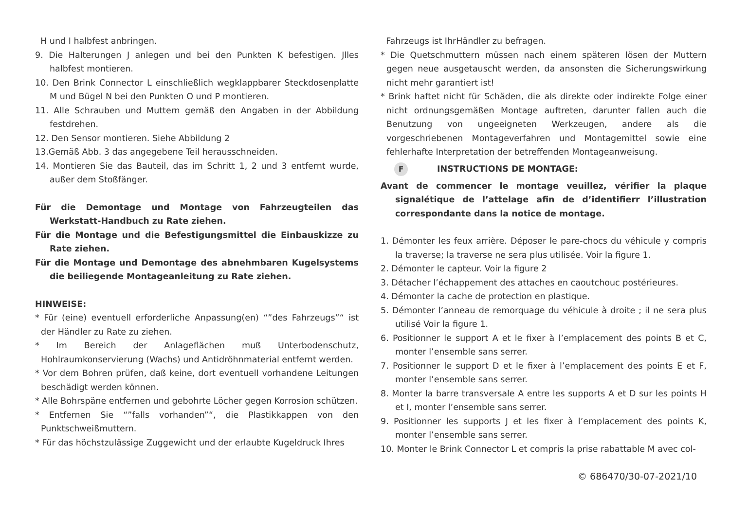H und I halbfest anbringen.
9. Die Halterungen J anlegen und bei den Punkten K befestigen. Jlles halbfest montieren.
10. Den Brink Connector L einschließlich wegklappbarer Steckdosenplatte M und Bügel N bei den Punkten O und P montieren.
11. Alle Schrauben und Muttern gemäß den Angaben in der Abbildung festdrehen.
12. Den Sensor montieren. Siehe Abbildung 2
13.Gemäß Abb. 3 das angegebene Teil herausschneiden.
14. Montieren Sie das Bauteil, das im Schritt 1, 2 und 3 entfernt wurde, außer dem Stoßfänger.
Für die Demontage und Montage von Fahrzeugteilen das Werkstatt-Handbuch zu Rate ziehen.
Für die Montage und die Befestigungsmittel die Einbauskizze zu Rate ziehen.
Für die Montage und Demontage des abnehmbaren Kugelsystems die beiliegende Montageanleitung zu Rate ziehen.
HINWEISE:
* Für (eine) eventuell erforderliche Anpassung(en) “”des Fahrzeugs”“ ist der Händler zu Rate zu ziehen.
* Im Bereich der Anlageflächen muß Unterbodenschutz, Hohlraumkonservierung (Wachs) und Antidröhnmaterial entfernt werden.
* Vor dem Bohren prüfen, daß keine, dort eventuell vorhandene Leitungen beschädigt werden können.
* Alle Bohrspäne entfernen und gebohrte Löcher gegen Korrosion schützen.
* Entfernen Sie “”falls vorhanden”“, die Plastikkappen von den Punktschweißmuttern.
* Für das höchstzulässige Zuggewicht und der erlaubte Kugeldruck Ihres
Fahrzeugs ist IhrHändler zu befragen.
* Die Quetschmuttern müssen nach einem späteren lösen der Muttern gegen neue ausgetauscht werden, da ansonsten die Sicherungswirkung nicht mehr garantiert ist!
* Brink haftet nicht für Schäden, die als direkte oder indirekte Folge einer nicht ordnungsgemäßen Montage auftreten, darunter fallen auch die Benutzung von ungeeigneten Werkzeugen, andere als die vorgeschriebenen Montageverfahren und Montagemittel sowie eine fehlerhafte Interpretation der betreffenden Montageanweisung.
F INSTRUCTIONS DE MONTAGE:
Avant de commencer le montage veuillez, vérifier la plaque signalétique de l’attelage afin de d’identifierr l’illustration correspondante dans la notice de montage.
1. Démonter les feux arrière. Déposer le pare-chocs du véhicule y compris la traverse; la traverse ne sera plus utilisée. Voir la figure 1.
2. Démonter le capteur. Voir la figure 2
3. Détacher l’échappement des attaches en caoutchouc postérieures.
4. Démonter la cache de protection en plastique.
5. Démonter l’anneau de remorquage du véhicule à droite ; il ne sera plus utilisé Voir la figure 1.
6. Positionner le support A et le fixer à l’emplacement des points B et C, monter l’ensemble sans serrer.
7. Positionner le support D et le fixer à l’emplacement des points E et F, monter l’ensemble sans serrer.
8. Monter la barre transversale A entre les supports A et D sur les points H et I, monter l’ensemble sans serrer.
9. Positionner les supports J et les fixer à l’emplacement des points K, monter l’ensemble sans serrer.
10. Monter le Brink Connector L et compris la prise rabattable M avec col-
© 686470/30-07-2021/10